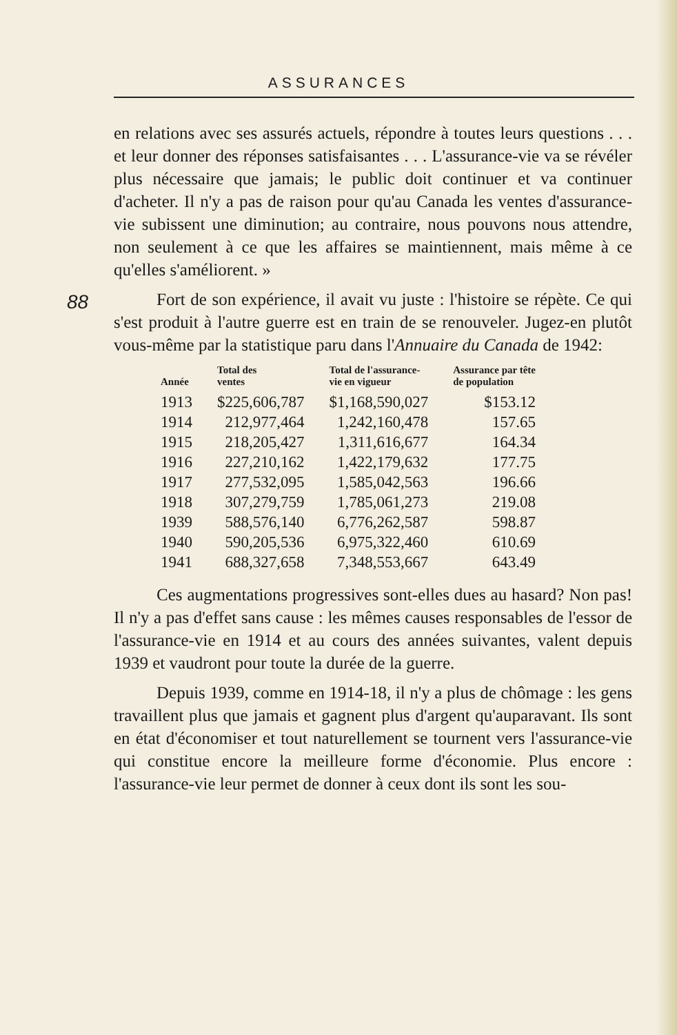ASSURANCES
88
en relations avec ses assurés actuels, répondre à toutes leurs questions . . . et leur donner des réponses satisfaisantes . . . L'assurance-vie va se révéler plus nécessaire que jamais; le public doit continuer et va continuer d'acheter. Il n'y a pas de raison pour qu'au Canada les ventes d'assurance-vie subissent une diminution; au contraire, nous pouvons nous attendre, non seulement à ce que les affaires se maintiennent, mais même à ce qu'elles s'améliorent. »
Fort de son expérience, il avait vu juste : l'histoire se répète. Ce qui s'est produit à l'autre guerre est en train de se renouveler. Jugez-en plutôt vous-même par la statistique paru dans l'Annuaire du Canada de 1942:
| Année | Total des ventes | Total de l'assurance- vie en vigueur | Assurance par tête de population |
| --- | --- | --- | --- |
| 1913 | $225,606,787 | $1,168,590,027 | $153.12 |
| 1914 | 212,977,464 | 1,242,160,478 | 157.65 |
| 1915 | 218,205,427 | 1,311,616,677 | 164.34 |
| 1916 | 227,210,162 | 1,422,179,632 | 177.75 |
| 1917 | 277,532,095 | 1,585,042,563 | 196.66 |
| 1918 | 307,279,759 | 1,785,061,273 | 219.08 |
| 1939 | 588,576,140 | 6,776,262,587 | 598.87 |
| 1940 | 590,205,536 | 6,975,322,460 | 610.69 |
| 1941 | 688,327,658 | 7,348,553,667 | 643.49 |
Ces augmentations progressives sont-elles dues au hasard? Non pas! Il n'y a pas d'effet sans cause : les mêmes causes responsables de l'essor de l'assurance-vie en 1914 et au cours des années suivantes, valent depuis 1939 et vaudront pour toute la durée de la guerre.
Depuis 1939, comme en 1914-18, il n'y a plus de chômage : les gens travaillent plus que jamais et gagnent plus d'argent qu'auparavant. Ils sont en état d'économiser et tout naturellement se tournent vers l'assurance-vie qui constitue encore la meilleure forme d'économie. Plus encore : l'assurance-vie leur permet de donner à ceux dont ils sont les sou-